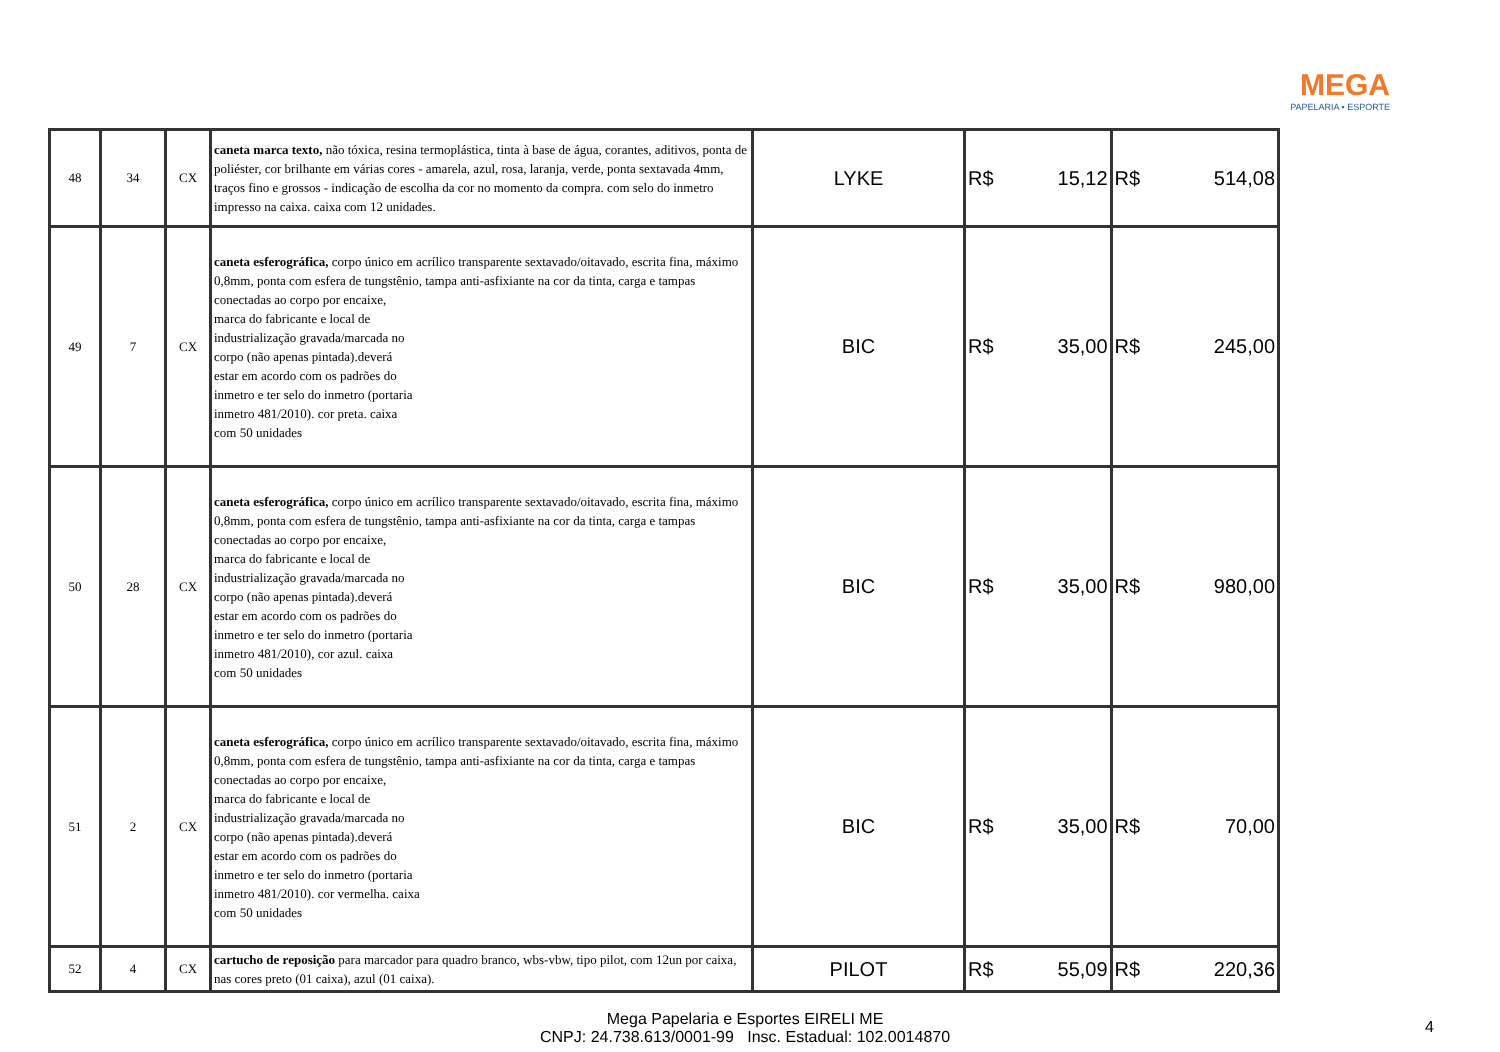MEGA
PAPELARIA • ESPORTE
| 48 | 34 | CX | caneta marca texto, não tóxica, resina termoplástica, tinta à base de água, corantes, aditivos, ponta de poliéster, cor brilhante em várias cores - amarela, azul, rosa, laranja, verde, ponta sextavada 4mm, traços fino e grossos - indicação de escolha da cor no momento da compra. com selo do inmetro impresso na caixa. caixa com 12 unidades. | LYKE | R$ | 15,12 | R$ | 514,08 |
| 49 | 7 | CX | caneta esferográfica, corpo único em acrílico transparente sextavado/oitavado, escrita fina, máximo 0,8mm, ponta com esfera de tungstênio, tampa anti-asfixiante na cor da tinta, carga e tampas conectadas ao corpo por encaixe, marca do fabricante e local de industrialização gravada/marcada no corpo (não apenas pintada).deverá estar em acordo com os padrões do inmetro e ter selo do inmetro (portaria inmetro 481/2010). cor preta. caixa com 50 unidades | BIC | R$ | 35,00 | R$ | 245,00 |
| 50 | 28 | CX | caneta esferográfica, corpo único em acrílico transparente sextavado/oitavado, escrita fina, máximo 0,8mm, ponta com esfera de tungstênio, tampa anti-asfixiante na cor da tinta, carga e tampas conectadas ao corpo por encaixe, marca do fabricante e local de industrialização gravada/marcada no corpo (não apenas pintada).deverá estar em acordo com os padrões do inmetro e ter selo do inmetro (portaria inmetro 481/2010), cor azul. caixa com 50 unidades | BIC | R$ | 35,00 | R$ | 980,00 |
| 51 | 2 | CX | caneta esferográfica, corpo único em acrílico transparente sextavado/oitavado, escrita fina, máximo 0,8mm, ponta com esfera de tungstênio, tampa anti-asfixiante na cor da tinta, carga e tampas conectadas ao corpo por encaixe, marca do fabricante e local de industrialização gravada/marcada no corpo (não apenas pintada).deverá estar em acordo com os padrões do inmetro e ter selo do inmetro (portaria inmetro 481/2010). cor vermelha. caixa com 50 unidades | BIC | R$ | 35,00 | R$ | 70,00 |
| 52 | 4 | CX | cartucho de reposição para marcador para quadro branco, wbs-vbw, tipo pilot, com 12un por caixa, nas cores preto (01 caixa), azul (01 caixa). | PILOT | R$ | 55,09 | R$ | 220,36 |
Mega Papelaria e Esportes EIRELI ME
CNPJ: 24.738.613/0001-99 Insc. Estadual: 102.0014870
4